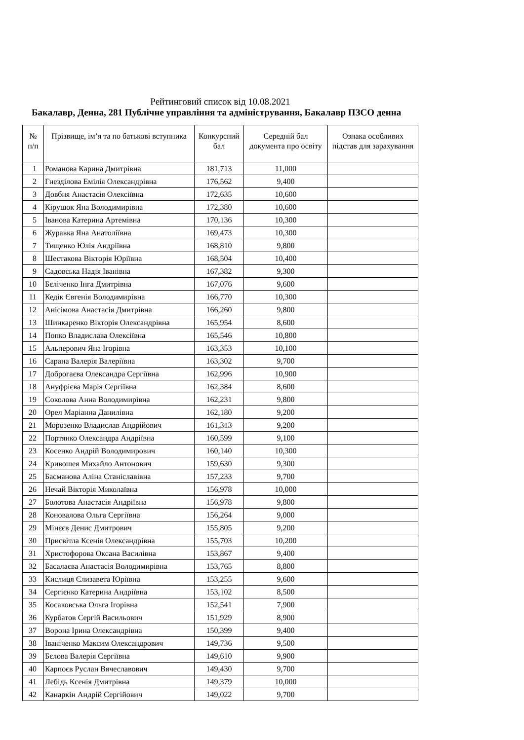Рейтинговий список від 10.08.2021
Бакалавр, Денна, 281 Публічне управління та адміністрування, Бакалавр ПЗСО денна
| № п/п | Прізвище, ім’я та по батькові вступника | Конкурсний бал | Середній бал документа про освіту | Ознака особливих підстав для зарахування |
| --- | --- | --- | --- | --- |
| 1 | Романова Карина Дмитрівна | 181,713 | 11,000 | |
| 2 | Гнезділова Емілія Олександрівна | 176,562 | 9,400 | |
| 3 | Довбня Анастасія Олексіївна | 172,635 | 10,600 | |
| 4 | Кірушок Яна Володимирівна | 172,380 | 10,600 | |
| 5 | Іванова Катерина Артемівна | 170,136 | 10,300 | |
| 6 | Журавка Яна Анатоліївна | 169,473 | 10,300 | |
| 7 | Тищенко Юлія Андріївна | 168,810 | 9,800 | |
| 8 | Шестакова Вікторія Юріївна | 168,504 | 10,400 | |
| 9 | Садовська Надія Іванівна | 167,382 | 9,300 | |
| 10 | Бєліченко Інга Дмитрівна | 167,076 | 9,600 | |
| 11 | Кедік Євгенія Володимирівна | 166,770 | 10,300 | |
| 12 | Анісімова Анастасія Дмитрівна | 166,260 | 9,800 | |
| 13 | Шинкаренко Вікторія Олександрівна | 165,954 | 8,600 | |
| 14 | Попко Владислава Олексіївна | 165,546 | 10,800 | |
| 15 | Альперович Яна Ігорівна | 163,353 | 10,100 | |
| 16 | Сарана Валерія Валеріївна | 163,302 | 9,700 | |
| 17 | Доброгаєва Олександра Сергіївна | 162,996 | 10,900 | |
| 18 | Ануфрієва Марія Сергіївна | 162,384 | 8,600 | |
| 19 | Соколова Анна Володимирівна | 162,231 | 9,800 | |
| 20 | Орел Маріанна Данилівна | 162,180 | 9,200 | |
| 21 | Морозенко Владислав Андрійович | 161,313 | 9,200 | |
| 22 | Портянко Олександра Андріївна | 160,599 | 9,100 | |
| 23 | Косенко Андрій Володимирович | 160,140 | 10,300 | |
| 24 | Кривошея Михайло Антонович | 159,630 | 9,300 | |
| 25 | Басманова Аліна Станіславівна | 157,233 | 9,700 | |
| 26 | Нечай Вікторія Миколаївна | 156,978 | 10,000 | |
| 27 | Болотова Анастасія Андріївна | 156,978 | 9,800 | |
| 28 | Коновалова Ольга Сергіївна | 156,264 | 9,000 | |
| 29 | Мінєєв Денис Дмитрович | 155,805 | 9,200 | |
| 30 | Присвітла Ксенія Олександрівна | 155,703 | 10,200 | |
| 31 | Христофорова Оксана Василівна | 153,867 | 9,400 | |
| 32 | Басалаєва Анастасія Володимирівна | 153,765 | 8,800 | |
| 33 | Кислиця Єлизавета Юріївна | 153,255 | 9,600 | |
| 34 | Сергієнко Катерина Андріївна | 153,102 | 8,500 | |
| 35 | Косаковська Ольга Ігорівна | 152,541 | 7,900 | |
| 36 | Курбатов Сергій Васильович | 151,929 | 8,900 | |
| 37 | Ворона Ірина Олександрівна | 150,399 | 9,400 | |
| 38 | Іваніченко Максим Олександрович | 149,736 | 9,500 | |
| 39 | Бєлова Валерія Сергіївна | 149,610 | 9,900 | |
| 40 | Карпоєв Руслан Вячеславович | 149,430 | 9,700 | |
| 41 | Лебідь Ксенія Дмитрівна | 149,379 | 10,000 | |
| 42 | Канаркін Андрій Сергійович | 149,022 | 9,700 | |